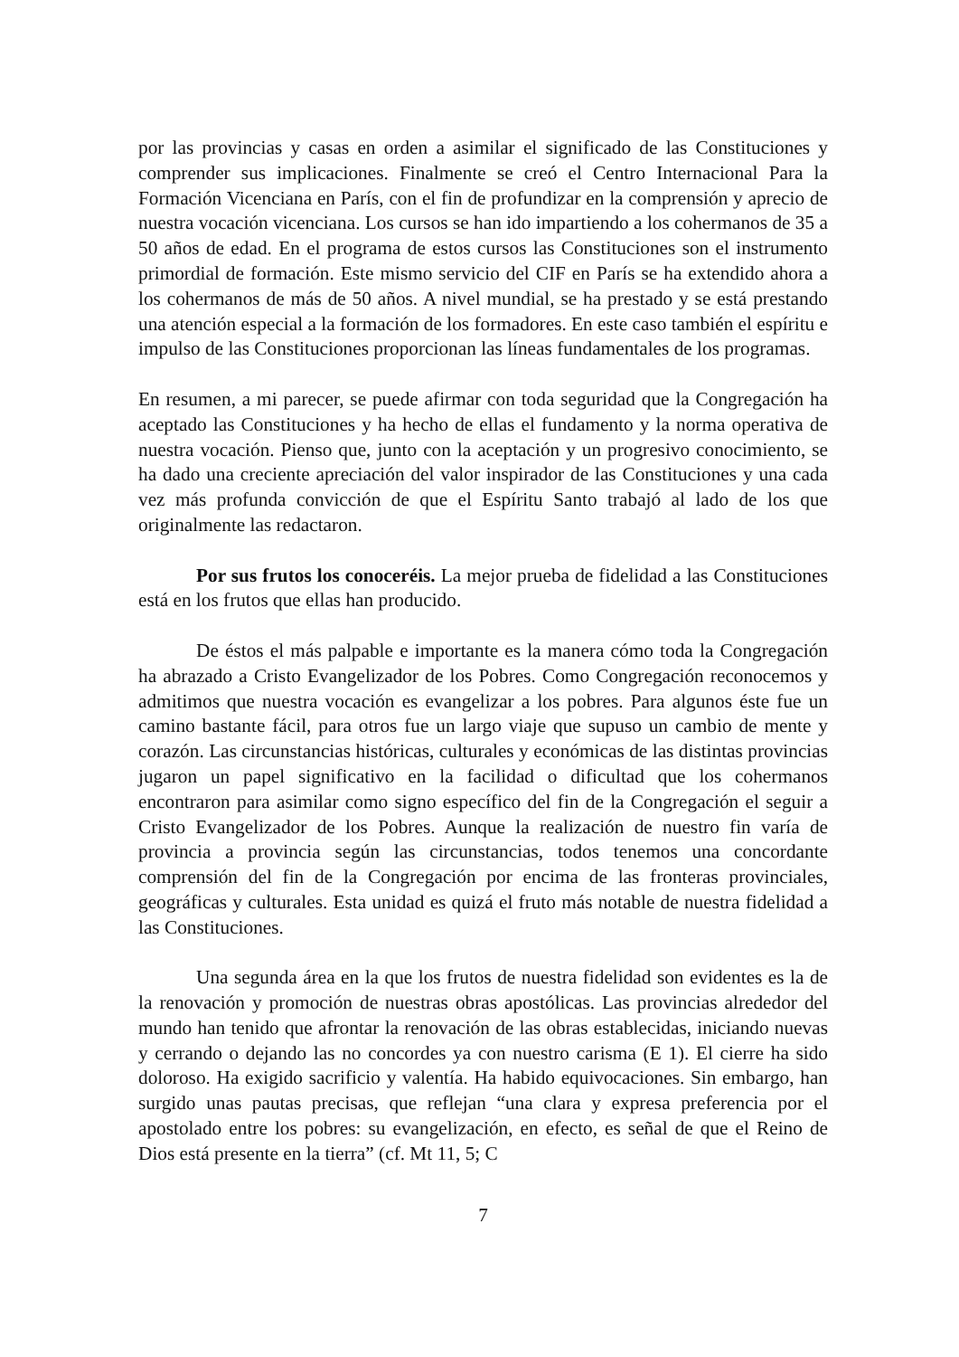por las provincias y casas en orden a asimilar el significado de las Constituciones y comprender sus implicaciones. Finalmente se creó el Centro Internacional Para la Formación Vicenciana en París, con el fin de profundizar en la comprensión y aprecio de nuestra vocación vicenciana. Los cursos se han ido impartiendo a los cohermanos de 35 a 50 años de edad. En el programa de estos cursos las Constituciones son el instrumento primordial de formación. Este mismo servicio del CIF en París se ha extendido ahora a los cohermanos de más de 50 años. A nivel mundial, se ha prestado y se está prestando una atención especial a la formación de los formadores. En este caso también el espíritu e impulso de las Constituciones proporcionan las líneas fundamentales de los programas.
En resumen, a mi parecer, se puede afirmar con toda seguridad que la Congregación ha aceptado las Constituciones y ha hecho de ellas el fundamento y la norma operativa de nuestra vocación. Pienso que, junto con la aceptación y un progresivo conocimiento, se ha dado una creciente apreciación del valor inspirador de las Constituciones y una cada vez más profunda convicción de que el Espíritu Santo trabajó al lado de los que originalmente las redactaron.
Por sus frutos los conoceréis. La mejor prueba de fidelidad a las Constituciones está en los frutos que ellas han producido.
De éstos el más palpable e importante es la manera cómo toda la Congregación ha abrazado a Cristo Evangelizador de los Pobres. Como Congregación reconocemos y admitimos que nuestra vocación es evangelizar a los pobres. Para algunos éste fue un camino bastante fácil, para otros fue un largo viaje que supuso un cambio de mente y corazón. Las circunstancias históricas, culturales y económicas de las distintas provincias jugaron un papel significativo en la facilidad o dificultad que los cohermanos encontraron para asimilar como signo específico del fin de la Congregación el seguir a Cristo Evangelizador de los Pobres. Aunque la realización de nuestro fin varía de provincia a provincia según las circunstancias, todos tenemos una concordante comprensión del fin de la Congregación por encima de las fronteras provinciales, geográficas y culturales. Esta unidad es quizá el fruto más notable de nuestra fidelidad a las Constituciones.
Una segunda área en la que los frutos de nuestra fidelidad son evidentes es la de la renovación y promoción de nuestras obras apostólicas. Las provincias alrededor del mundo han tenido que afrontar la renovación de las obras establecidas, iniciando nuevas y cerrando o dejando las no concordes ya con nuestro carisma (E 1). El cierre ha sido doloroso. Ha exigido sacrificio y valentía. Ha habido equivocaciones. Sin embargo, han surgido unas pautas precisas, que reflejan “una clara y expresa preferencia por el apostolado entre los pobres: su evangelización, en efecto, es señal de que el Reino de Dios está presente en la tierra” (cf. Mt 11, 5; C
7